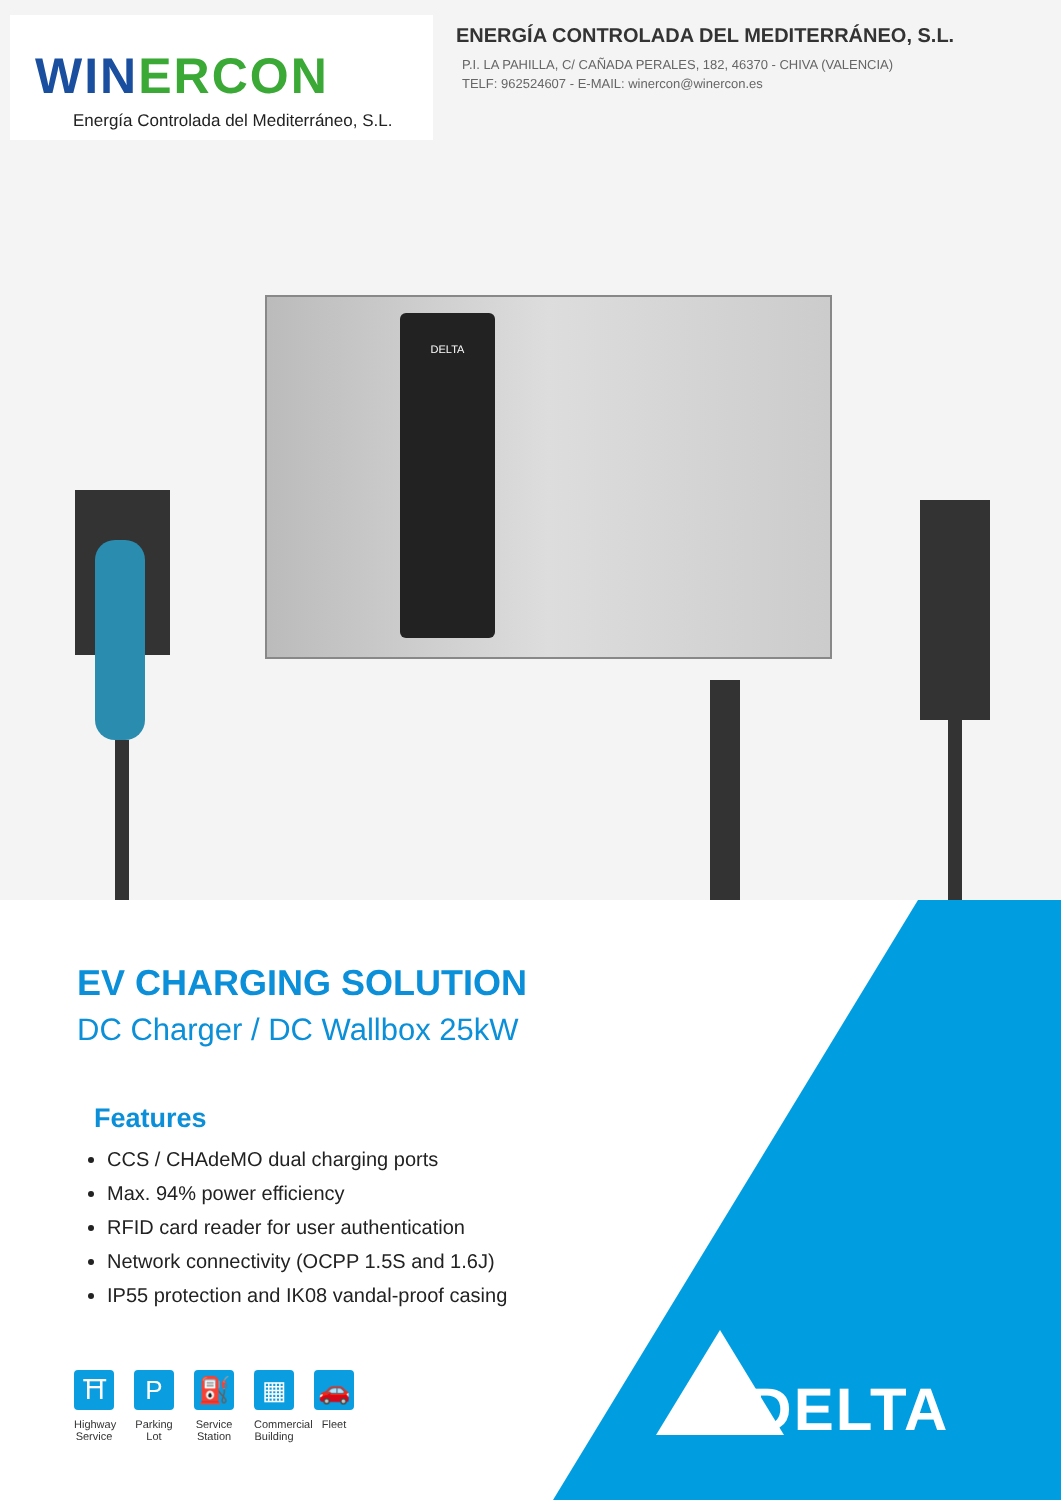WINERCON
Energía Controlada del Mediterráneo, S.L.
ENERGÍA CONTROLADA DEL MEDITERRÁNEO, S.L.
P.I. LA PAHILLA, C/ CAÑADA PERALES, 182, 46370 - CHIVA (VALENCIA)
TELF: 962524607 - E-MAIL: winercon@winercon.es
DELTA
DELTA
EV CHARGING SOLUTION
DC Charger / DC Wallbox 25kW
Features
CCS / CHAdeMO dual charging ports
Max. 94% power efficiency
RFID card reader for user authentication
Network connectivity (OCPP 1.5S and 1.6J)
IP55 protection and IK08 vandal-proof casing
⛩
Highway Service
P
Parking Lot
⛽
Service Station
▦
Commercial Building
🚗
Fleet